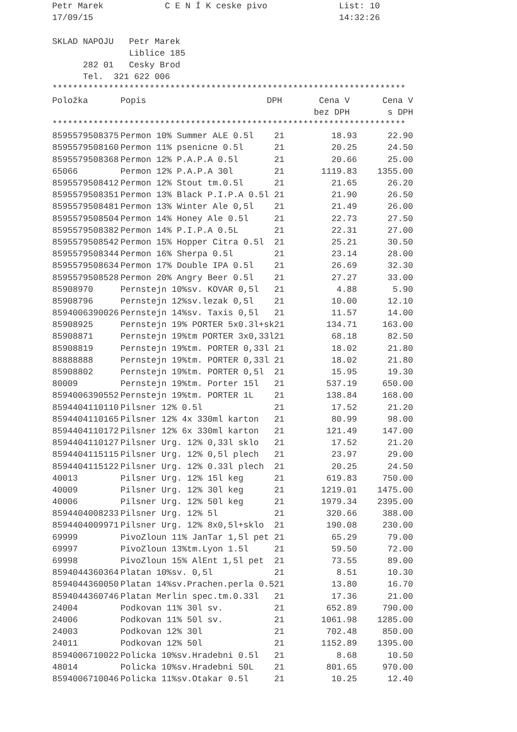Petr Marek            C E N Í K ceske pivo              List: 10
17/09/15                                                14:32:26

SKLAD NAPOJU   Petr Marek
               Liblice 185
      282 01   Cesky Brod
      Tel.  321 622 006
*********************************************************************
| Položka | Popis | DPH | Cena V | Cena V |
| --- | --- | --- | --- | --- |
| | | | bez DPH | s DPH |
*********************************************************************
| 8595579508375 | Permon 10% Summer ALE 0.5l | 21 | 18.93 | 22.90 |
| 8595579508160 | Permon 11% psenicne 0.5l | 21 | 20.25 | 24.50 |
| 8595579508368 | Permon 12% P.A.P.A 0.5l | 21 | 20.66 | 25.00 |
| 65066 | Permon 12% P.A.P.A 30l | 21 | 1119.83 | 1355.00 |
| 8595579508412 | Permon 12% Stout tm.0.5l | 21 | 21.65 | 26.20 |
| 8595579508351 | Permon 13% Black P.I.P.A 0.5l | 21 | 21.90 | 26.50 |
| 8595579508481 | Permon 13% Winter Ale 0,5l | 21 | 21.49 | 26.00 |
| 8595579508504 | Permon 14% Honey Ale 0.5l | 21 | 22.73 | 27.50 |
| 8595579508382 | Permon 14% P.I.P.A 0.5L | 21 | 22.31 | 27.00 |
| 8595579508542 | Permon 15% Hopper Citra 0.5l | 21 | 25.21 | 30.50 |
| 8595579508344 | Permon 16% Sherpa 0.5l | 21 | 23.14 | 28.00 |
| 8595579508634 | Permon 17% Double IPA 0.5l | 21 | 26.69 | 32.30 |
| 8595579508528 | Permon 20% Angry Beer 0.5l | 21 | 27.27 | 33.00 |
| 85908970 | Pernstejn 10%sv. KOVAR 0,5l | 21 | 4.88 | 5.90 |
| 85908796 | Pernstejn 12%sv.lezak 0,5l | 21 | 10.00 | 12.10 |
| 8594006390026 | Pernstejn 14%sv. Taxis 0,5l | 21 | 11.57 | 14.00 |
| 85908925 | Pernstejn 19% PORTER 5x0.3l+sk | 21 | 134.71 | 163.00 |
| 85908871 | Pernstejn 19%tm PORTER 3x0,33l | 21 | 68.18 | 82.50 |
| 85908819 | Pernstejn 19%tm. PORTER 0,33l | 21 | 18.02 | 21.80 |
| 88888888 | Pernstejn 19%tm. PORTER 0,33l | 21 | 18.02 | 21.80 |
| 85908802 | Pernstejn 19%tm. PORTER 0,5l | 21 | 15.95 | 19.30 |
| 80009 | Pernstejn 19%tm. Porter 15l | 21 | 537.19 | 650.00 |
| 8594006390552 | Pernstejn 19%tm. PORTER 1L | 21 | 138.84 | 168.00 |
| 8594404110110 | Pilsner 12% 0.5l | 21 | 17.52 | 21.20 |
| 8594404110165 | Pilsner 12% 4x 330ml karton | 21 | 80.99 | 98.00 |
| 8594404110172 | Pilsner 12% 6x 330ml karton | 21 | 121.49 | 147.00 |
| 8594404110127 | Pilsner Urg. 12% 0,33l sklo | 21 | 17.52 | 21.20 |
| 8594404115115 | Pilsner Urg. 12% 0,5l plech | 21 | 23.97 | 29.00 |
| 8594404115122 | Pilsner Urg. 12% 0.33l plech | 21 | 20.25 | 24.50 |
| 40013 | Pilsner Urg. 12% 15l keg | 21 | 619.83 | 750.00 |
| 40009 | Pilsner Urg. 12% 30l keg | 21 | 1219.01 | 1475.00 |
| 40006 | Pilsner Urg. 12% 50l keg | 21 | 1979.34 | 2395.00 |
| 8594404008233 | Pilsner Urg. 12% 5l | 21 | 320.66 | 388.00 |
| 8594404009971 | Pilsner Urg. 12% 8x0,5l+sklo | 21 | 190.08 | 230.00 |
| 69999 | PivoZloun 11% JanTar 1,5l pet | 21 | 65.29 | 79.00 |
| 69997 | PivoZloun 13%tm.Lyon 1.5l | 21 | 59.50 | 72.00 |
| 69998 | PivoZloun 15% AlEnt 1,5l pet | 21 | 73.55 | 89.00 |
| 8594044360364 | Platan 10%sv. 0,5l | 21 | 8.51 | 10.30 |
| 8594044360050 | Platan 14%sv.Prachen.perla 0.5 | 21 | 13.80 | 16.70 |
| 8594044360746 | Platan Merlin spec.tm.0.33l | 21 | 17.36 | 21.00 |
| 24004 | Podkovan 11% 30l sv. | 21 | 652.89 | 790.00 |
| 24006 | Podkovan 11% 50l sv. | 21 | 1061.98 | 1285.00 |
| 24003 | Podkovan 12% 30l | 21 | 702.48 | 850.00 |
| 24011 | Podkovan 12% 50l | 21 | 1152.89 | 1395.00 |
| 8594006710022 | Policka 10%sv.Hradebni 0.5l | 21 | 8.68 | 10.50 |
| 48014 | Policka 10%sv.Hradebni 50L | 21 | 801.65 | 970.00 |
| 8594006710046 | Policka 11%sv.Otakar 0.5l | 21 | 10.25 | 12.40 |